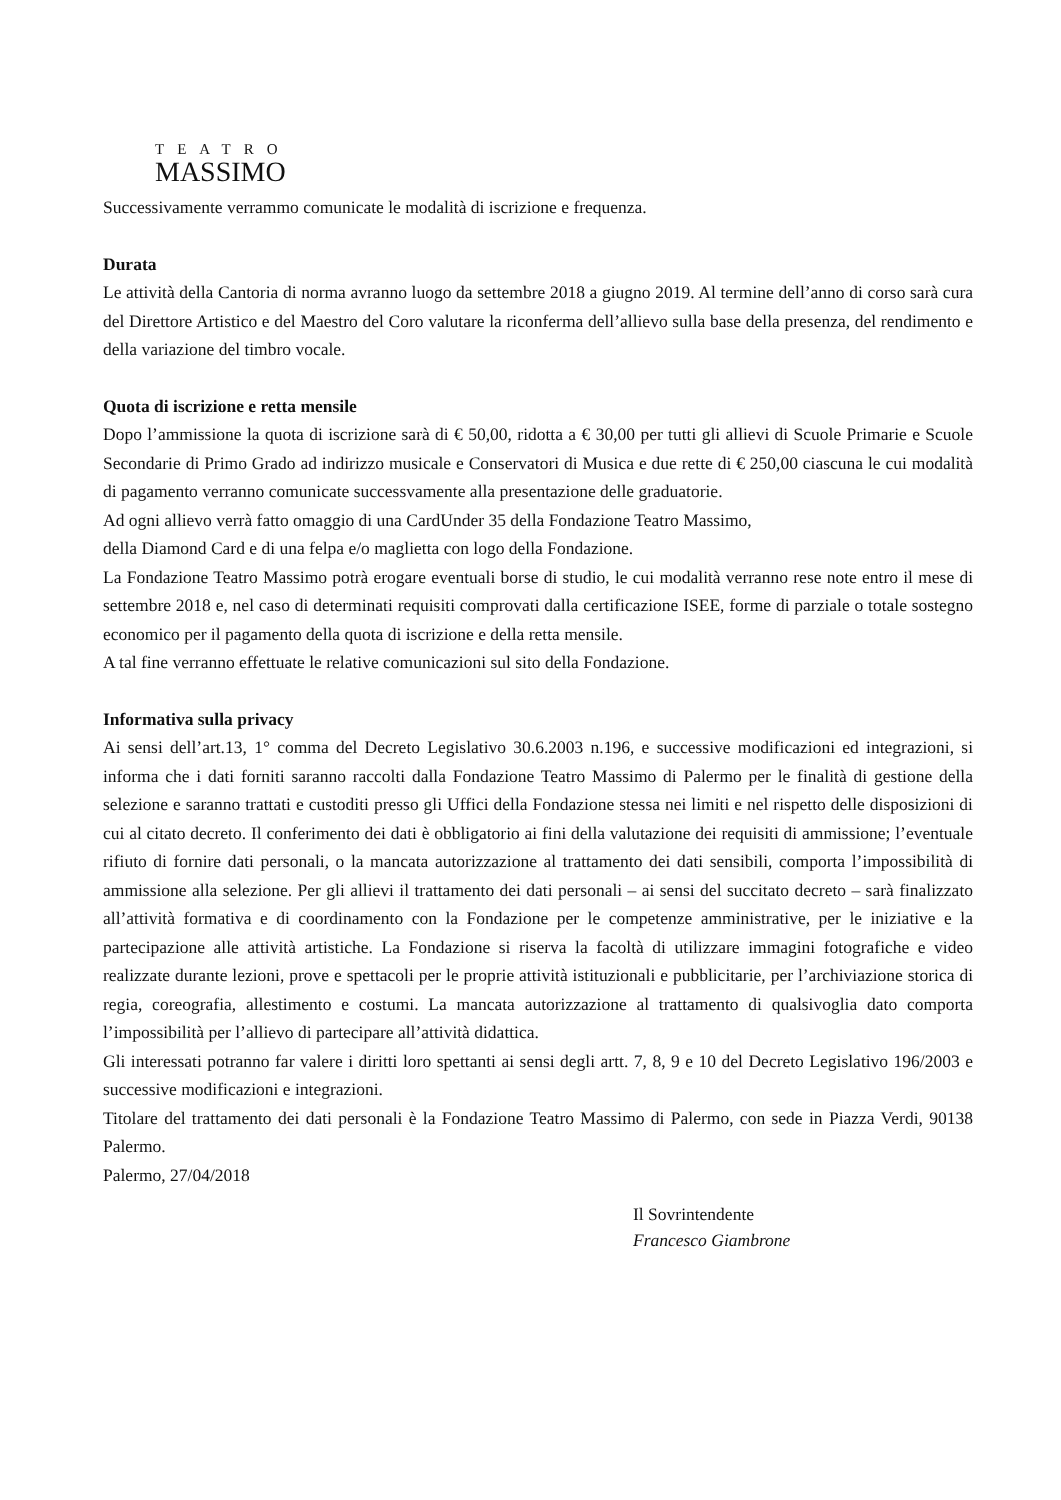TEATRO
MASSIMO
Successivamente verrammo comunicate le modalità di iscrizione e frequenza.
Durata
Le attività della Cantoria di norma avranno luogo da settembre 2018 a giugno 2019. Al termine dell’anno di corso sarà cura del Direttore Artistico e del Maestro del Coro valutare la riconferma dell’allievo sulla base della presenza, del rendimento e della variazione del timbro vocale.
Quota di iscrizione e retta mensile
Dopo l’ammissione la quota di iscrizione sarà di € 50,00, ridotta a € 30,00 per tutti gli allievi di Scuole Primarie e Scuole Secondarie di Primo Grado ad indirizzo musicale e Conservatori di Musica e due rette di € 250,00 ciascuna le cui modalità di pagamento verranno comunicate successvamente alla presentazione delle graduatorie.
Ad ogni allievo verrà fatto omaggio di una CardUnder 35 della Fondazione Teatro Massimo,
della Diamond Card e di una felpa e/o maglietta con logo della Fondazione.
La Fondazione Teatro Massimo potrà erogare eventuali borse di studio, le cui modalità verranno rese note entro il mese di settembre 2018 e, nel caso di determinati requisiti comprovati dalla certificazione ISEE, forme di parziale o totale sostegno economico per il pagamento della quota di iscrizione e della retta mensile.
A tal fine verranno effettuate le relative comunicazioni sul sito della Fondazione.
Informativa sulla privacy
Ai sensi dell’art.13, 1° comma del Decreto Legislativo 30.6.2003 n.196, e successive modificazioni ed integrazioni, si informa che i dati forniti saranno raccolti dalla Fondazione Teatro Massimo di Palermo per le finalità di gestione della selezione e saranno trattati e custoditi presso gli Uffici della Fondazione stessa nei limiti e nel rispetto delle disposizioni di cui al citato decreto. Il conferimento dei dati è obbligatorio ai fini della valutazione dei requisiti di ammissione; l’eventuale rifiuto di fornire dati personali, o la mancata autorizzazione al trattamento dei dati sensibili, comporta l’impossibilità di ammissione alla selezione. Per gli allievi il trattamento dei dati personali – ai sensi del succitato decreto – sarà finalizzato all’attività formativa e di coordinamento con la Fondazione per le competenze amministrative, per le iniziative e la partecipazione alle attività artistiche. La Fondazione si riserva la facoltà di utilizzare immagini fotografiche e video realizzate durante lezioni, prove e spettacoli per le proprie attività istituzionali e pubblicitarie, per l’archiviazione storica di regia, coreografia, allestimento e costumi. La mancata autorizzazione al trattamento di qualsivoglia dato comporta l’impossibilità per l’allievo di partecipare all’attività didattica.
Gli interessati potranno far valere i diritti loro spettanti ai sensi degli artt. 7, 8, 9 e 10 del Decreto Legislativo 196/2003 e successive modificazioni e integrazioni.
Titolare del trattamento dei dati personali è la Fondazione Teatro Massimo di Palermo, con sede in Piazza Verdi, 90138 Palermo.
Palermo, 27/04/2018
Il Sovrintendente
Francesco Giambrone